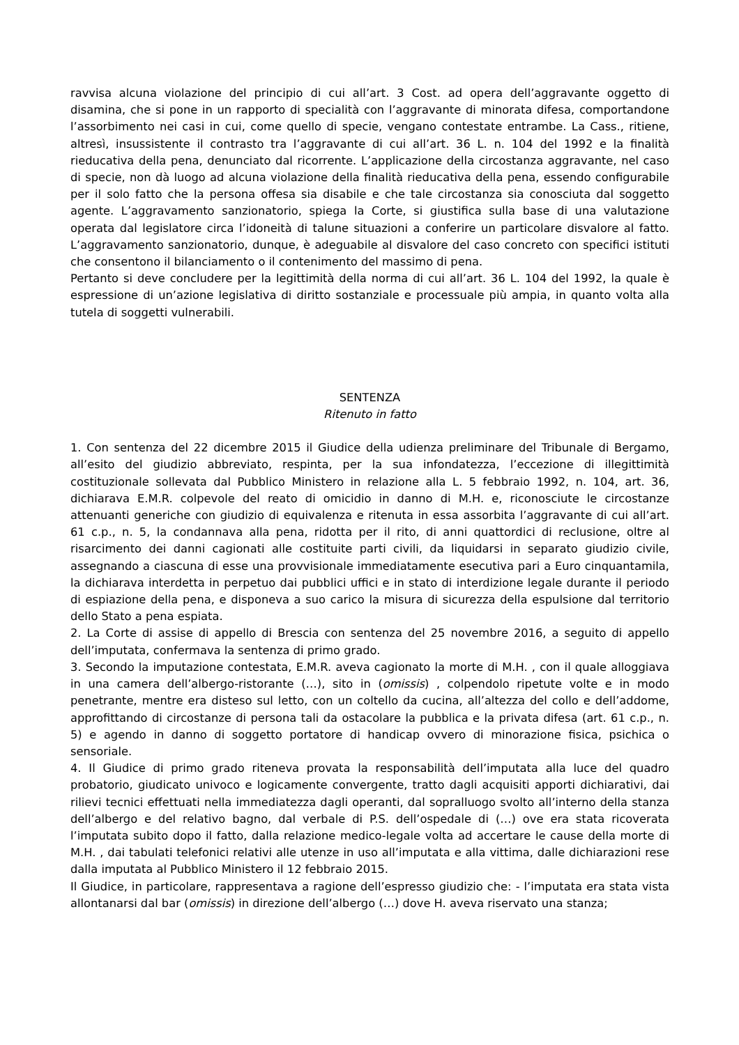ravvisa alcuna violazione del principio di cui all’art. 3 Cost. ad opera dell’aggravante oggetto di disamina, che si pone in un rapporto di specialità con l’aggravante di minorata difesa, comportandone l’assorbimento nei casi in cui, come quello di specie, vengano contestate entrambe. La Cass., ritiene, altresì, insussistente il contrasto tra l’aggravante di cui all’art. 36 L. n. 104 del 1992 e la finalità rieducativa della pena, denunciato dal ricorrente. L’applicazione della circostanza aggravante, nel caso di specie, non dà luogo ad alcuna violazione della finalità rieducativa della pena, essendo configurabile per il solo fatto che la persona offesa sia disabile e che tale circostanza sia conosciuta dal soggetto agente. L’aggravamento sanzionatorio, spiega la Corte, si giustifica sulla base di una valutazione operata dal legislatore circa l’idoneità di talune situazioni a conferire un particolare disvalore al fatto. L’aggravamento sanzionatorio, dunque, è adeguabile al disvalore del caso concreto con specifici istituti che consentono il bilanciamento o il contenimento del massimo di pena.
Pertanto si deve concludere per la legittimità della norma di cui all’art. 36 L. 104 del 1992, la quale è espressione di un’azione legislativa di diritto sostanziale e processuale più ampia, in quanto volta alla tutela di soggetti vulnerabili.
SENTENZA
Ritenuto in fatto
1. Con sentenza del 22 dicembre 2015 il Giudice della udienza preliminare del Tribunale di Bergamo, all’esito del giudizio abbreviato, respinta, per la sua infondatezza, l’eccezione di illegittimità costituzionale sollevata dal Pubblico Ministero in relazione alla L. 5 febbraio 1992, n. 104, art. 36, dichiarava E.M.R. colpevole del reato di omicidio in danno di M.H. e, riconosciute le circostanze attenuanti generiche con giudizio di equivalenza e ritenuta in essa assorbita l’aggravante di cui all’art. 61 c.p., n. 5, la condannava alla pena, ridotta per il rito, di anni quattordici di reclusione, oltre al risarcimento dei danni cagionati alle costituite parti civili, da liquidarsi in separato giudizio civile, assegnando a ciascuna di esse una provvisionale immediatamente esecutiva pari a Euro cinquantamila, la dichiarava interdetta in perpetuo dai pubblici uffici e in stato di interdizione legale durante il periodo di espiazione della pena, e disponeva a suo carico la misura di sicurezza della espulsione dal territorio dello Stato a pena espiata.
2. La Corte di assise di appello di Brescia con sentenza del 25 novembre 2016, a seguito di appello dell’imputata, confermava la sentenza di primo grado.
3. Secondo la imputazione contestata, E.M.R. aveva cagionato la morte di M.H. , con il quale alloggiava in una camera dell’albergo-ristorante (…), sito in (omissis) , colpendolo ripetute volte e in modo penetrante, mentre era disteso sul letto, con un coltello da cucina, all’altezza del collo e dell’addome, approfittando di circostanze di persona tali da ostacolare la pubblica e la privata difesa (art. 61 c.p., n. 5) e agendo in danno di soggetto portatore di handicap ovvero di minorazione fisica, psichica o sensoriale.
4. Il Giudice di primo grado riteneva provata la responsabilità dell’imputata alla luce del quadro probatorio, giudicato univoco e logicamente convergente, tratto dagli acquisiti apporti dichiarativi, dai rilievi tecnici effettuati nella immediatezza dagli operanti, dal sopralluogo svolto all’interno della stanza dell’albergo e del relativo bagno, dal verbale di P.S. dell’ospedale di (…) ove era stata ricoverata l’imputata subito dopo il fatto, dalla relazione medico-legale volta ad accertare le cause della morte di M.H. , dai tabulati telefonici relativi alle utenze in uso all’imputata e alla vittima, dalle dichiarazioni rese dalla imputata al Pubblico Ministero il 12 febbraio 2015.
Il Giudice, in particolare, rappresentava a ragione dell’espresso giudizio che: - l’imputata era stata vista allontanarsi dal bar (omissis) in direzione dell’albergo (…) dove H. aveva riservato una stanza;